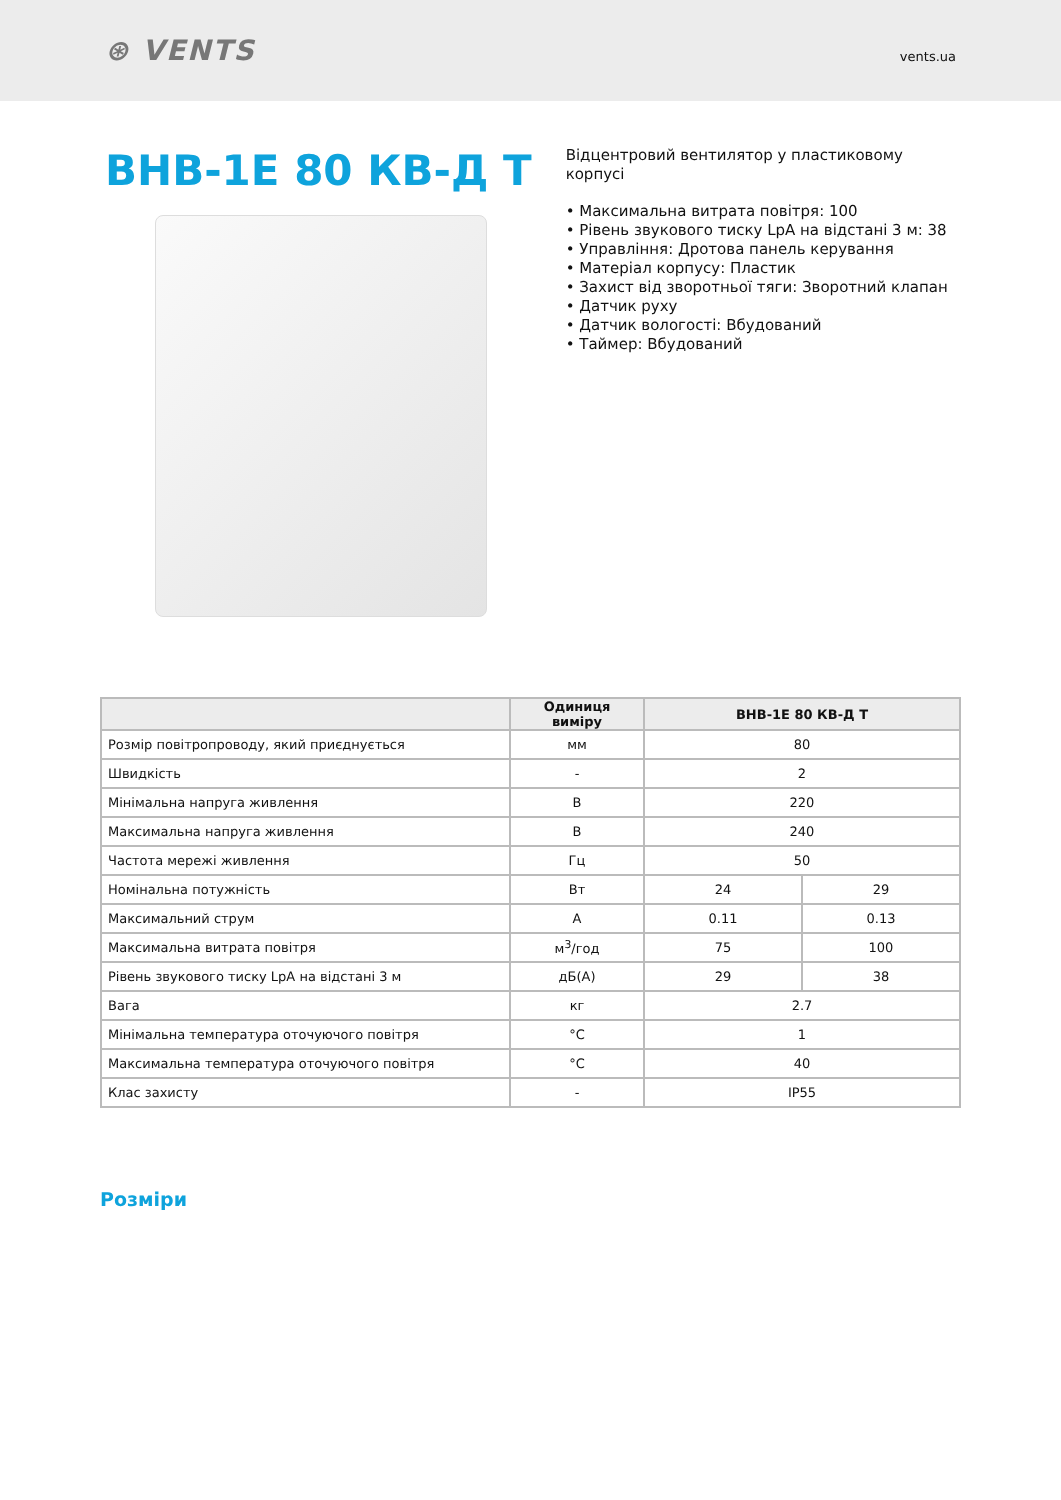⊛ VENTS
vents.ua
ВНВ-1Е 80 КВ-Д Т
Відцентровий вентилятор у пластиковому корпусі
• Максимальна витрата повітря: 100
• Рівень звукового тиску LpA на відстані 3 м: 38
• Управління: Дротова панель керування
• Матеріал корпусу: Пластик
• Захист від зворотньої тяги: Зворотний клапан
• Датчик руху
• Датчик вологості: Вбудований
• Таймер: Вбудований
| | Одиниця виміру | ВНВ-1Е 80 КВ-Д Т | |
| --- | --- | --- | --- |
| Розмір повітропроводу, який приєднується | мм | 80 | |
| Швидкість | - | 2 | |
| Мінімальна напруга живлення | В | 220 | |
| Максимальна напруга живлення | В | 240 | |
| Частота мережі живлення | Гц | 50 | |
| Номінальна потужність | Вт | 24 | 29 |
| Максимальний струм | А | 0.11 | 0.13 |
| Максимальна витрата повітря | м<sup>3</sup>/год | 75 | 100 |
| Рівень звукового тиску LpA на відстані 3 м | дБ(А) | 29 | 38 |
| Вага | кг | 2.7 | |
| Мінімальна температура оточуючого повітря | °C | 1 | |
| Максимальна температура оточуючого повітря | °C | 40 | |
| Клас захисту | - | IP55 | |
Розміри